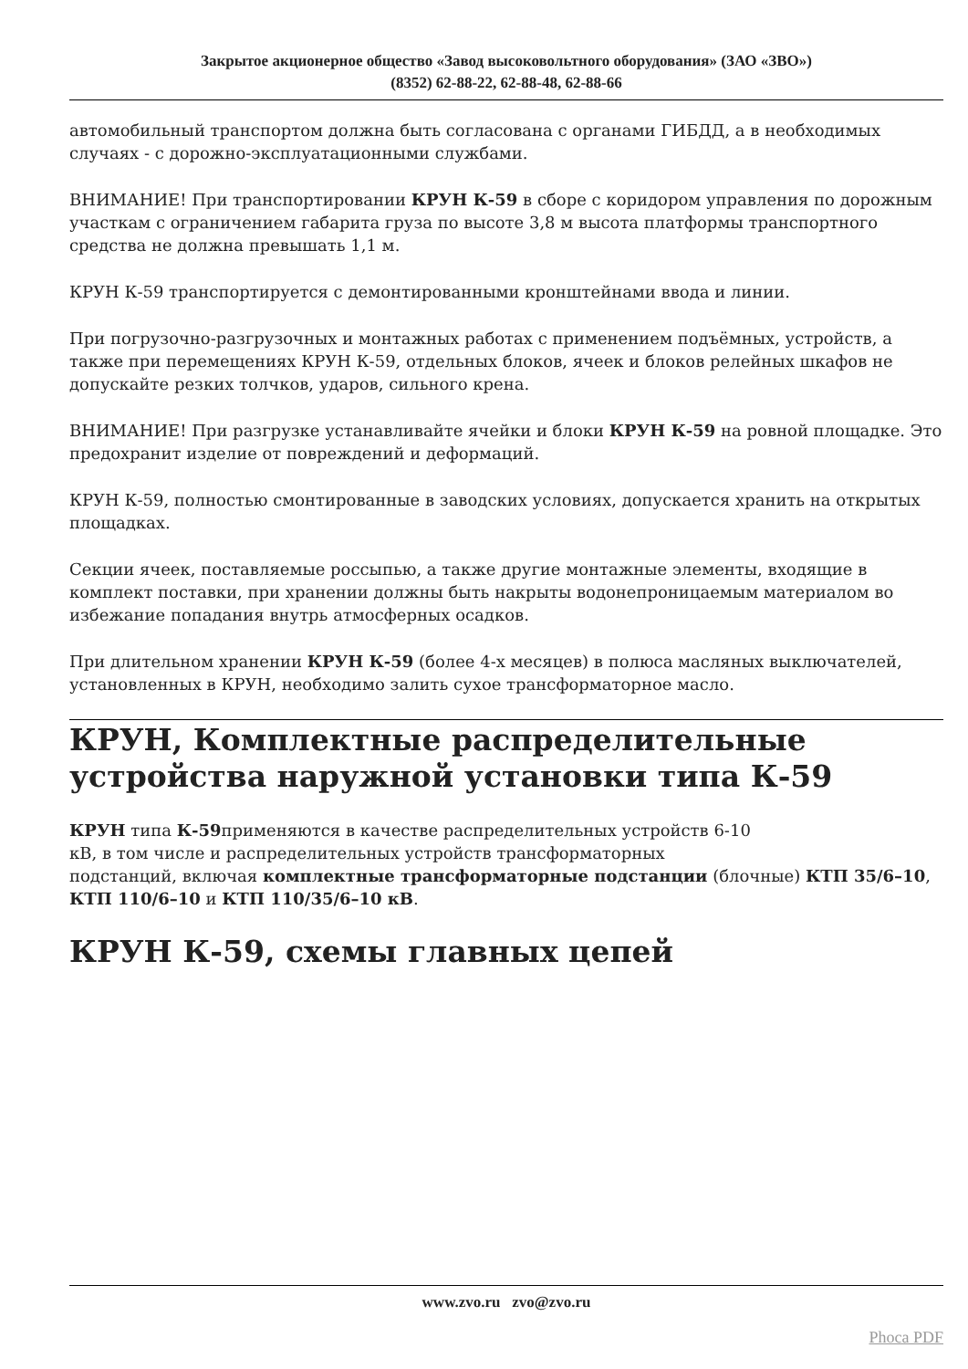Закрытое акционерное общество «Завод высоковольтного оборудования» (ЗАО «ЗВО»)
(8352) 62-88-22, 62-88-48, 62-88-66
автомобильный транспортом должна быть согласована с органами ГИБДД, а в необходимых случаях - с дорожно-эксплуатационными службами.
ВНИМАНИЕ! При транспортировании КРУН К-59 в сборе с коридором управления по дорожным участкам с ограничением габарита груза по высоте 3,8 м высота платформы транспортного средства не должна превышать 1,1 м.
КРУН К-59 транспортируется с демонтированными кронштейнами ввода и линии.
При погрузочно-разгрузочных и монтажных работах с применением подъёмных, устройств, а также при перемещениях КРУН К-59, отдельных блоков, ячеек и блоков релейных шкафов не допускайте резких толчков, ударов, сильного крена.
ВНИМАНИЕ! При разгрузке устанавливайте ячейки и блоки КРУН К-59 на ровной площадке. Это предохранит изделие от повреждений и деформаций.
КРУН К-59, полностью смонтированные в заводских условиях, допускается хранить на открытых площадках.
Секции ячеек, поставляемые россыпью, а также другие монтажные элементы, входящие в комплект поставки, при хранении должны быть накрыты водонепроницаемым материалом во избежание попадания внутрь атмосферных осадков.
При длительном хранении КРУН К-59 (более 4-х месяцев) в полюса масляных выключателей, установленных в КРУН, необходимо залить сухое трансформаторное масло.
КРУН, Комплектные распределительные устройства наружной установки типа К-59
КРУН типа К-59применяются в качестве распределительных устройств 6-10
кВ, в том числе и распределительных устройств трансформаторных
подстанций, включая комплектные трансформаторные подстанции (блочные) КТП 35/6–10, КТП 110/6–10 и КТП 110/35/6–10 кВ.
КРУН К-59, схемы главных цепей
www.zvo.ru zvo@zvo.ru
Phoca PDF